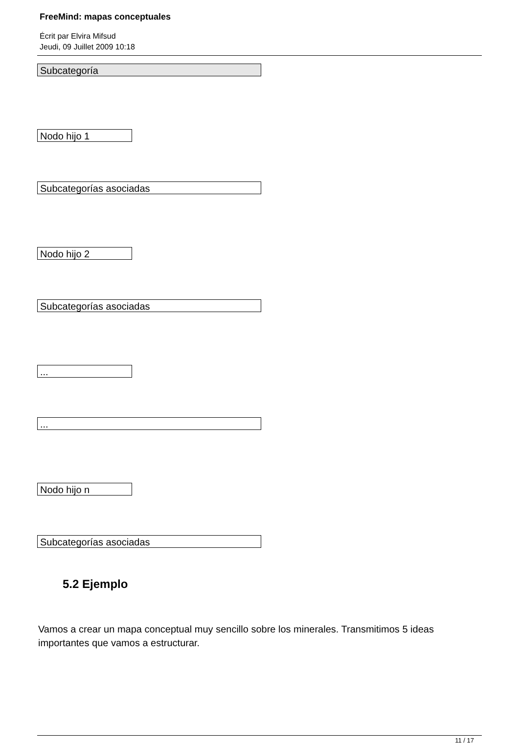FreeMind: mapas conceptuales
Écrit par Elvira Mifsud
Jeudi, 09 Juillet 2009 10:18
Subcategoría
Nodo hijo 1
Subcategorías asociadas
Nodo hijo 2
Subcategorías asociadas
...
...
Nodo hijo n
Subcategorías asociadas
5.2 Ejemplo
Vamos a crear un mapa conceptual muy sencillo sobre los minerales. Transmitimos 5 ideas importantes que vamos a estructurar.
11 / 17